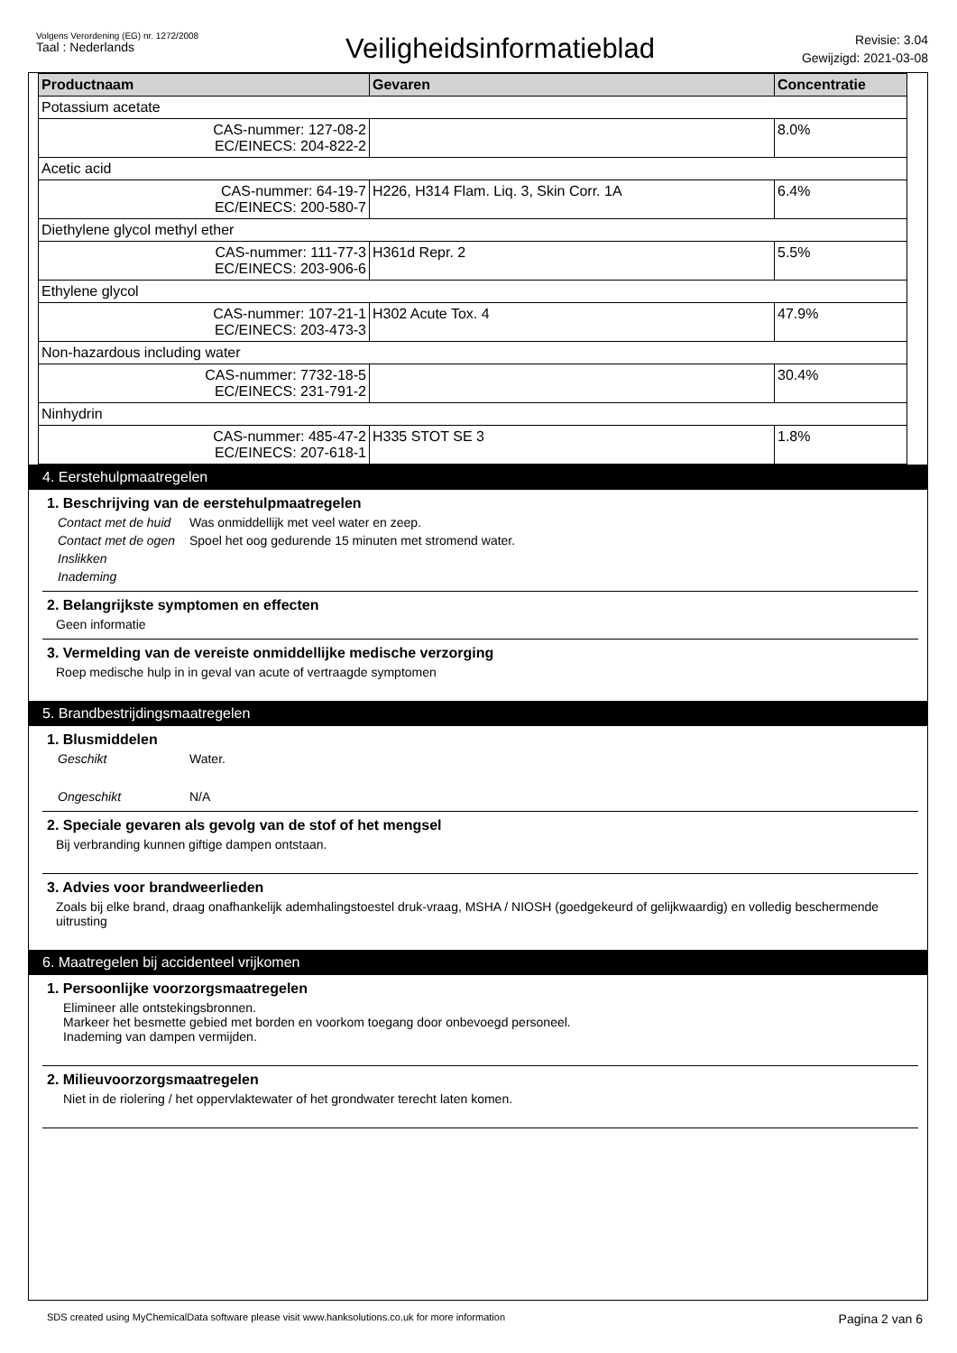Volgens Verordening (EG) nr. 1272/2008
Taal : Nederlands
Veiligheidsinformatieblad
Revisie: 3.04
Gewijzigd: 2021-03-08
| Productnaam | Gevaren | Concentratie |
| --- | --- | --- |
| Potassium acetate | | |
| CAS-nummer: 127-08-2 EC/EINECS: 204-822-2 | | 8.0% |
| Acetic acid | | |
| CAS-nummer: 64-19-7 EC/EINECS: 200-580-7 | H226, H314 Flam. Liq. 3, Skin Corr. 1A | 6.4% |
| Diethylene glycol methyl ether | | |
| CAS-nummer: 111-77-3 EC/EINECS: 203-906-6 | H361d Repr. 2 | 5.5% |
| Ethylene glycol | | |
| CAS-nummer: 107-21-1 EC/EINECS: 203-473-3 | H302 Acute Tox. 4 | 47.9% |
| Non-hazardous including water | | |
| CAS-nummer: 7732-18-5 EC/EINECS: 231-791-2 | | 30.4% |
| Ninhydrin | | |
| CAS-nummer: 485-47-2 EC/EINECS: 207-618-1 | H335 STOT SE 3 | 1.8% |
4. Eerstehulpmaatregelen
1. Beschrijving van de eerstehulpmaatregelen
Contact met de huid Was onmiddellijk met veel water en zeep. Contact met de ogen Spoel het oog gedurende 15 minuten met stromend water. Inslikken Inademing
2. Belangrijkste symptomen en effecten
Geen informatie
3. Vermelding van de vereiste onmiddellijke medische verzorging
Roep medische hulp in in geval van acute of vertraagde symptomen
5. Brandbestrijdingsmaatregelen
1. Blusmiddelen
Geschikt Water. Ongeschikt N/A
2. Speciale gevaren als gevolg van de stof of het mengsel
Bij verbranding kunnen giftige dampen ontstaan.
3. Advies voor brandweerlieden
Zoals bij elke brand, draag onafhankelijk ademhalingstoestel druk-vraag, MSHA / NIOSH (goedgekeurd of gelijkwaardig) en volledig beschermende uitrusting
6. Maatregelen bij accidenteel vrijkomen
1. Persoonlijke voorzorgsmaatregelen
Elimineer alle ontstekingsbronnen.
Markeer het besmette gebied met borden en voorkom toegang door onbevoegd personeel.
Inademing van dampen vermijden.
2. Milieuvoorzorgsmaatregelen
Niet in de riolering / het oppervlaktewater of het grondwater terecht laten komen.
SDS created using MyChemicalData software please visit www.hanksolutions.co.uk for more information Pagina 2 van 6